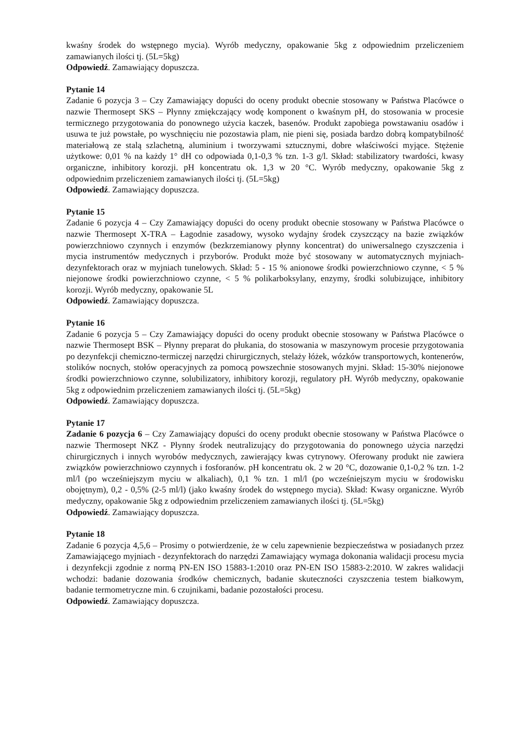kwaśny środek do wstępnego mycia). Wyrób medyczny, opakowanie 5kg z odpowiednim przeliczeniem zamawianych ilości tj. (5L=5kg)
Odpowiedź. Zamawiający dopuszcza.
Pytanie 14
Zadanie 6 pozycja 3 – Czy Zamawiający dopuści do oceny produkt obecnie stosowany w Państwa Placówce o nazwie Thermosept SKS – Płynny zmiękczający wodę komponent o kwaśnym pH, do stosowania w procesie termicznego przygotowania do ponownego użycia kaczek, basenów. Produkt zapobiega powstawaniu osadów i usuwa te już powstałe, po wyschnięciu nie pozostawia plam, nie pieni się, posiada bardzo dobrą kompatybilność materiałową ze stalą szlachetną, aluminium i tworzywami sztucznymi, dobre właściwości myjące. Stężenie użytkowe: 0,01 % na każdy 1° dH co odpowiada 0,1-0,3 % tzn. 1-3 g/l. Skład: stabilizatory twardości, kwasy organiczne, inhibitory korozji. pH koncentratu ok. 1,3 w 20 °C. Wyrób medyczny, opakowanie 5kg z odpowiednim przeliczeniem zamawianych ilości tj. (5L=5kg)
Odpowiedź. Zamawiający dopuszcza.
Pytanie 15
Zadanie 6 pozycja 4 – Czy Zamawiający dopuści do oceny produkt obecnie stosowany w Państwa Placówce o nazwie Thermosept X-TRA – Łagodnie zasadowy, wysoko wydajny środek czyszczący na bazie związków powierzchniowo czynnych i enzymów (bezkrzemianowy płynny koncentrat) do uniwersalnego czyszczenia i mycia instrumentów medycznych i przyborów. Produkt może być stosowany w automatycznych myjniach-dezynfektorach oraz w myjniach tunelowych. Skład: 5 - 15 % anionowe środki powierzchniowo czynne, < 5 % niejonowe środki powierzchniowo czynne, < 5 % polikarboksylany, enzymy, środki solubizujące, inhibitory korozji. Wyrób medyczny, opakowanie 5L
Odpowiedź. Zamawiający dopuszcza.
Pytanie 16
Zadanie 6 pozycja 5 – Czy Zamawiający dopuści do oceny produkt obecnie stosowany w Państwa Placówce o nazwie Thermosept BSK – Płynny preparat do płukania, do stosowania w maszynowym procesie przygotowania po dezynfekcji chemiczno-termiczej narzędzi chirurgicznych, stelaży łóżek, wózków transportowych, kontenerów, stolików nocnych, stołów operacyjnych za pomocą powszechnie stosowanych myjni. Skład: 15-30% niejonowe środki powierzchniowo czynne, solubilizatory, inhibitory korozji, regulatory pH. Wyrób medyczny, opakowanie 5kg z odpowiednim przeliczeniem zamawianych ilości tj. (5L=5kg)
Odpowiedź. Zamawiający dopuszcza.
Pytanie 17
Zadanie 6 pozycja 6 – Czy Zamawiający dopuści do oceny produkt obecnie stosowany w Państwa Placówce o nazwie Thermosept NKZ - Płynny środek neutralizujący do przygotowania do ponownego użycia narzędzi chirurgicznych i innych wyrobów medycznych, zawierający kwas cytrynowy. Oferowany produkt nie zawiera związków powierzchniowo czynnych i fosforanów. pH koncentratu ok. 2 w 20 °C, dozowanie 0,1-0,2 % tzn. 1-2 ml/l (po wcześniejszym myciu w alkaliach), 0,1 % tzn. 1 ml/l (po wcześniejszym myciu w środowisku obojętnym), 0,2 - 0,5% (2-5 ml/l) (jako kwaśny środek do wstępnego mycia). Skład: Kwasy organiczne. Wyrób medyczny, opakowanie 5kg z odpowiednim przeliczeniem zamawianych ilości tj. (5L=5kg)
Odpowiedź. Zamawiający dopuszcza.
Pytanie 18
Zadanie 6 pozycja 4,5,6 – Prosimy o potwierdzenie, że w celu zapewnienie bezpieczeństwa w posiadanych przez Zamawiającego myjniach - dezynfektorach do narzędzi Zamawiający wymaga dokonania walidacji procesu mycia i dezynfekcji zgodnie z normą PN-EN ISO 15883-1:2010 oraz PN-EN ISO 15883-2:2010. W zakres walidacji wchodzi: badanie dozowania środków chemicznych, badanie skuteczności czyszczenia testem białkowym, badanie termometryczne min. 6 czujnikami, badanie pozostałości procesu.
Odpowiedź. Zamawiający dopuszcza.